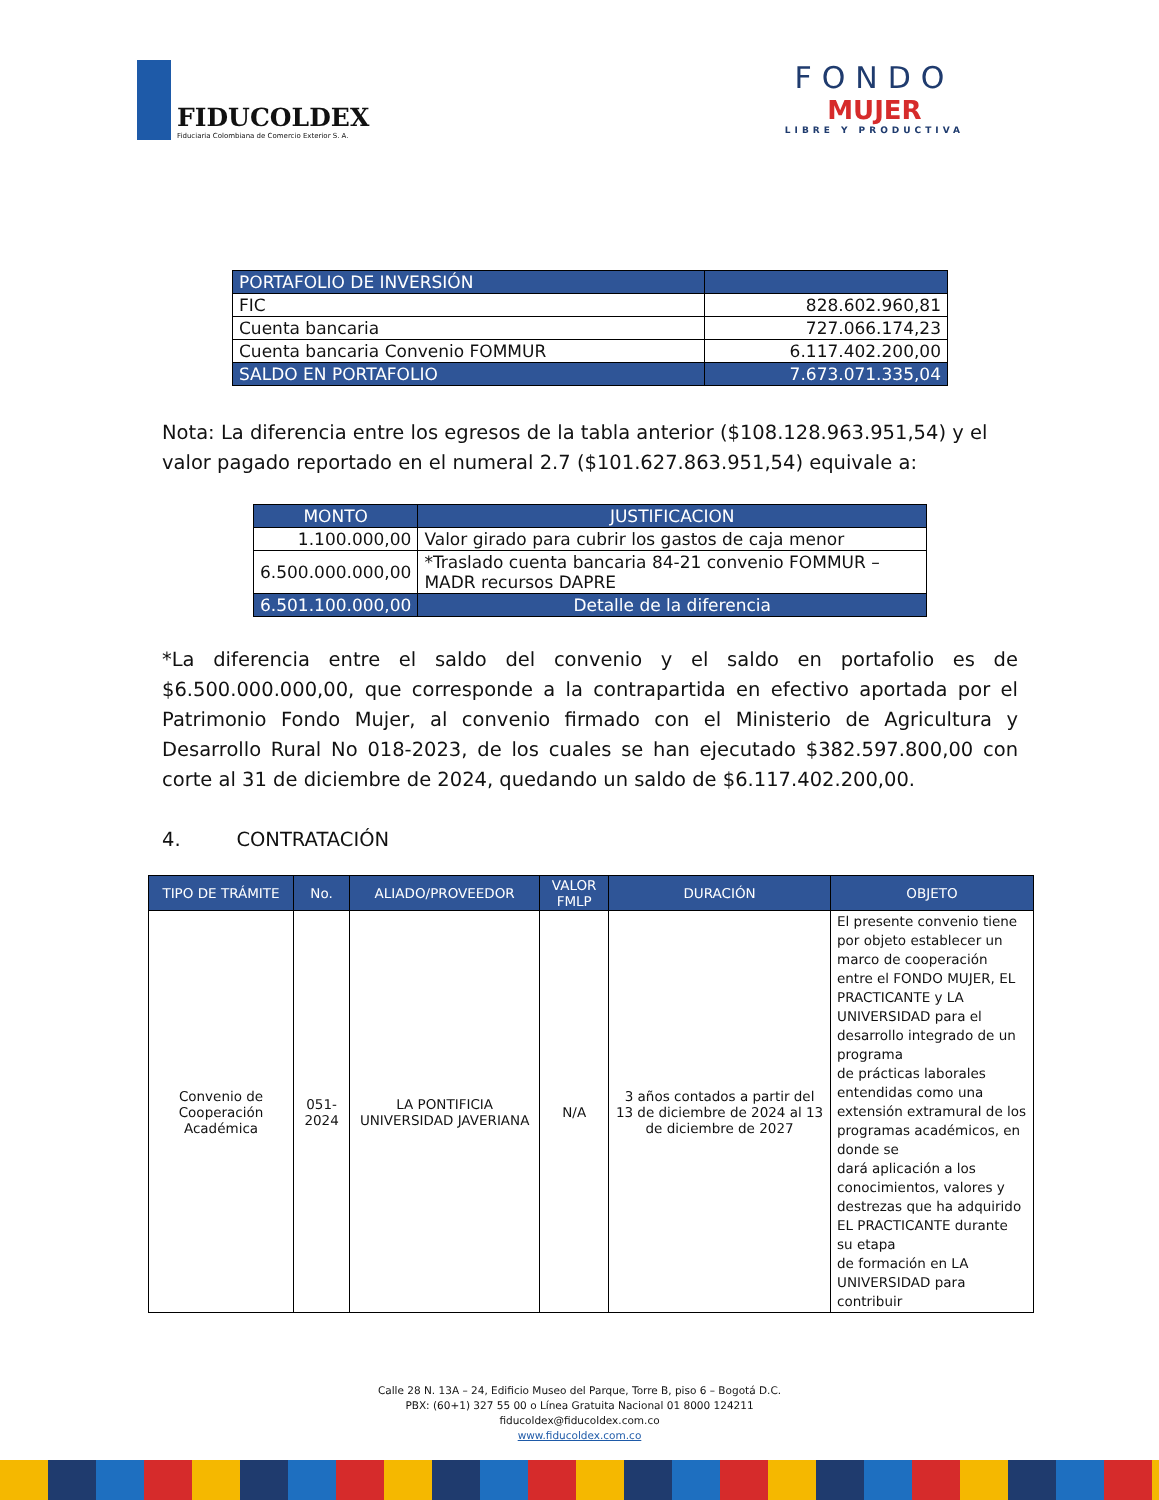FIDUCOLDEX
Fiduciaria Colombiana de Comercio Exterior S. A.
FONDO
MUJER
LIBRE Y PRODUCTIVA
| PORTAFOLIO DE INVERSIÓN | |
| --- | --- |
| FIC | 828.602.960,81 |
| Cuenta bancaria | 727.066.174,23 |
| Cuenta bancaria Convenio FOMMUR | 6.117.402.200,00 |
| SALDO EN PORTAFOLIO | 7.673.071.335,04 |
Nota: La diferencia entre los egresos de la tabla anterior ($108.128.963.951,54) y el valor pagado reportado en el numeral 2.7 ($101.627.863.951,54) equivale a:
| MONTO | JUSTIFICACION |
| --- | --- |
| 1.100.000,00 | Valor girado para cubrir los gastos de caja menor |
| 6.500.000.000,00 | *Traslado cuenta bancaria 84-21 convenio FOMMUR – MADR recursos DAPRE |
| 6.501.100.000,00 | Detalle de la diferencia |
*La diferencia entre el saldo del convenio y el saldo en portafolio es de $6.500.000.000,00, que corresponde a la contrapartida en efectivo aportada por el Patrimonio Fondo Mujer, al convenio firmado con el Ministerio de Agricultura y Desarrollo Rural No 018-2023, de los cuales se han ejecutado $382.597.800,00 con corte al 31 de diciembre de 2024, quedando un saldo de $6.117.402.200,00.
4. CONTRATACIÓN
| TIPO DE TRÁMITE | No. | ALIADO/PROVEEDOR | VALOR FMLP | DURACIÓN | OBJETO |
| --- | --- | --- | --- | --- | --- |
| Convenio de Cooperación Académica | 051-2024 | LA PONTIFICIA UNIVERSIDAD JAVERIANA | N/A | 3 años contados a partir del 13 de diciembre de 2024 al 13 de diciembre de 2027 | El presente convenio tiene por objeto establecer un marco de cooperación entre el FONDO MUJER, EL PRACTICANTE y LA UNIVERSIDAD para el desarrollo integrado de un programa de prácticas laborales entendidas como una extensión extramural de los programas académicos, en donde se dará aplicación a los conocimientos, valores y destrezas que ha adquirido EL PRACTICANTE durante su etapa de formación en LA UNIVERSIDAD para contribuir |
Calle 28 N. 13A – 24, Edificio Museo del Parque, Torre B, piso 6 – Bogotá D.C.
PBX: (60+1) 327 55 00 o Línea Gratuita Nacional 01 8000 124211
fiducoldex@fiducoldex.com.co
www.fiducoldex.com.co